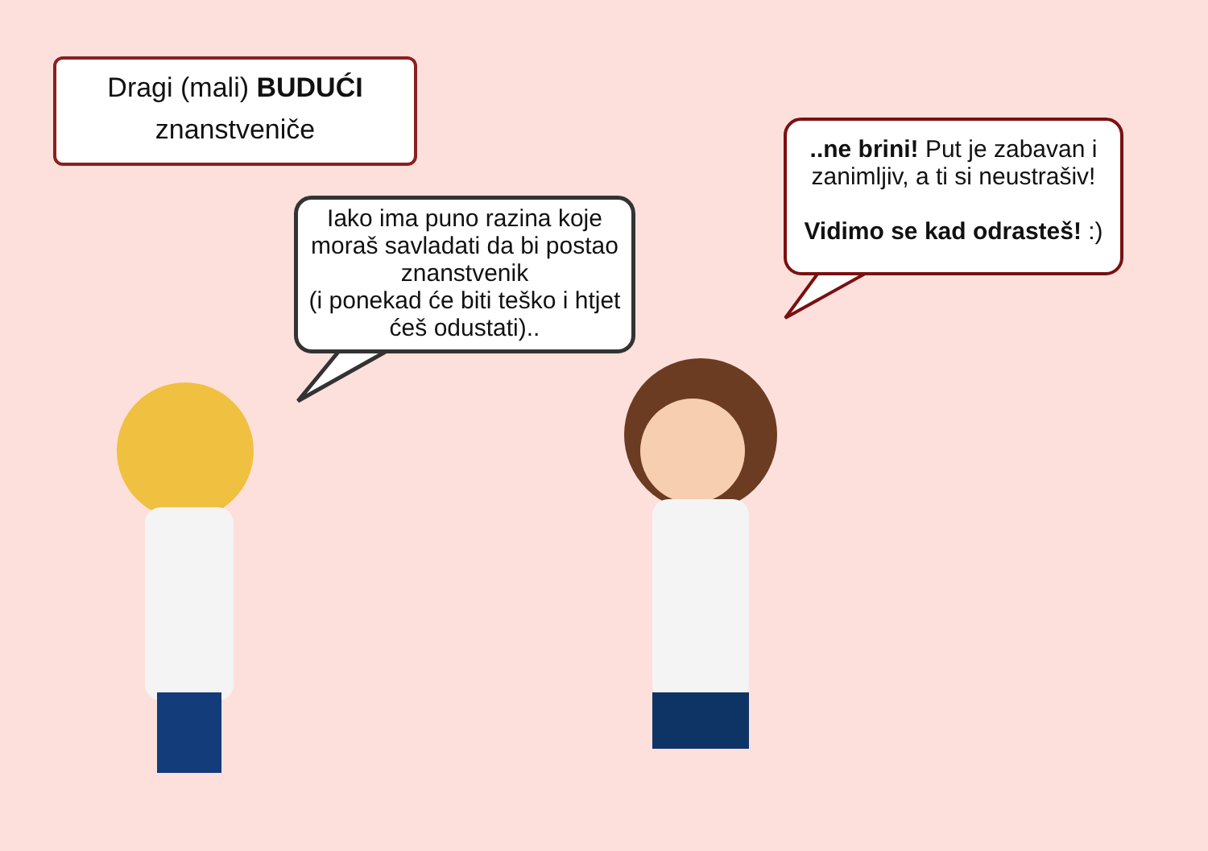Dragi (mali) BUDUĆI
znanstveniče
Iako ima puno razina koje moraš savladati da bi postao znanstvenik
(i ponekad će biti teško i htjet ćeš odustati)..
..ne brini! Put je zabavan i zanimljiv, a ti si neustrašiv!
Vidimo se kad odrasteš! :)